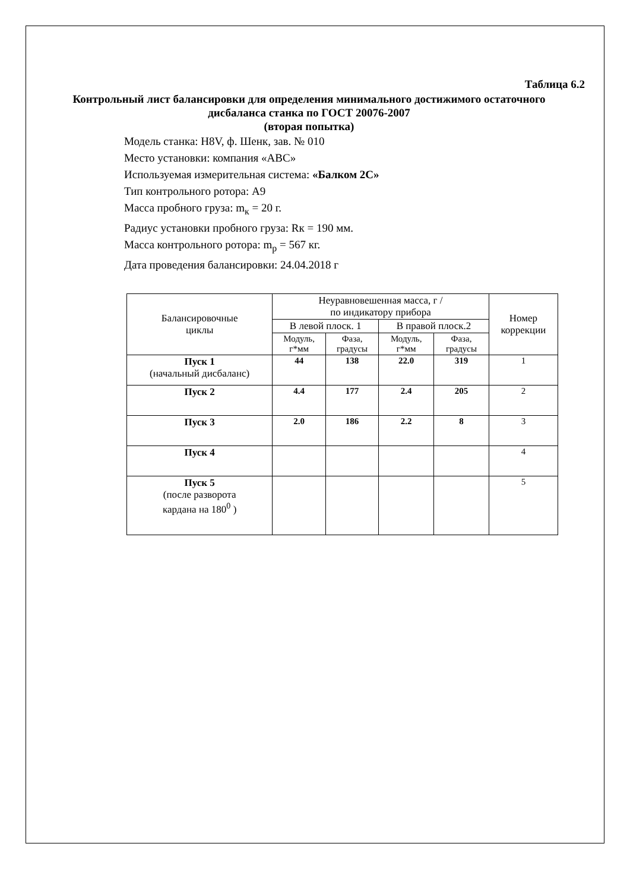Таблица 6.2
Контрольный лист балансировки для определения минимального достижимого остаточного дисбаланса станка по ГОСТ 20076-2007
(вторая попытка)
Модель станка: H8V, ф. Шенк, зав. № 010
Место установки: компания «АВС»
Используемая измерительная система: «Балком 2С»
Тип контрольного ротора: А9
Масса пробного груза: m<sub>к</sub> = 20 г.
Радиус установки пробного груза: Rк = 190 мм.
Масса контрольного ротора: m<sub>р</sub> = 567 кг.
Дата проведения балансировки: 24.04.2018 г
| Балансировочные циклы | Неуравновешенная масса, г / по индикатору прибора | | | | Номер коррекции |
| | В левой плоск. 1 | | В правой плоск.2 | | |
| | Модуль, г*мм | Фаза, градусы | Модуль, г*мм | Фаза, градусы | |
| Пуск 1 (начальный дисбаланс) | 44 | 138 | 22.0 | 319 | 1 |
| Пуск 2 | 4.4 | 177 | 2.4 | 205 | 2 |
| Пуск 3 | 2.0 | 186 | 2.2 | 8 | 3 |
| Пуск 4 | | | | | 4 |
| Пуск 5 (после разворота кардана на 180<sup>0</sup> ) | | | | | 5 |